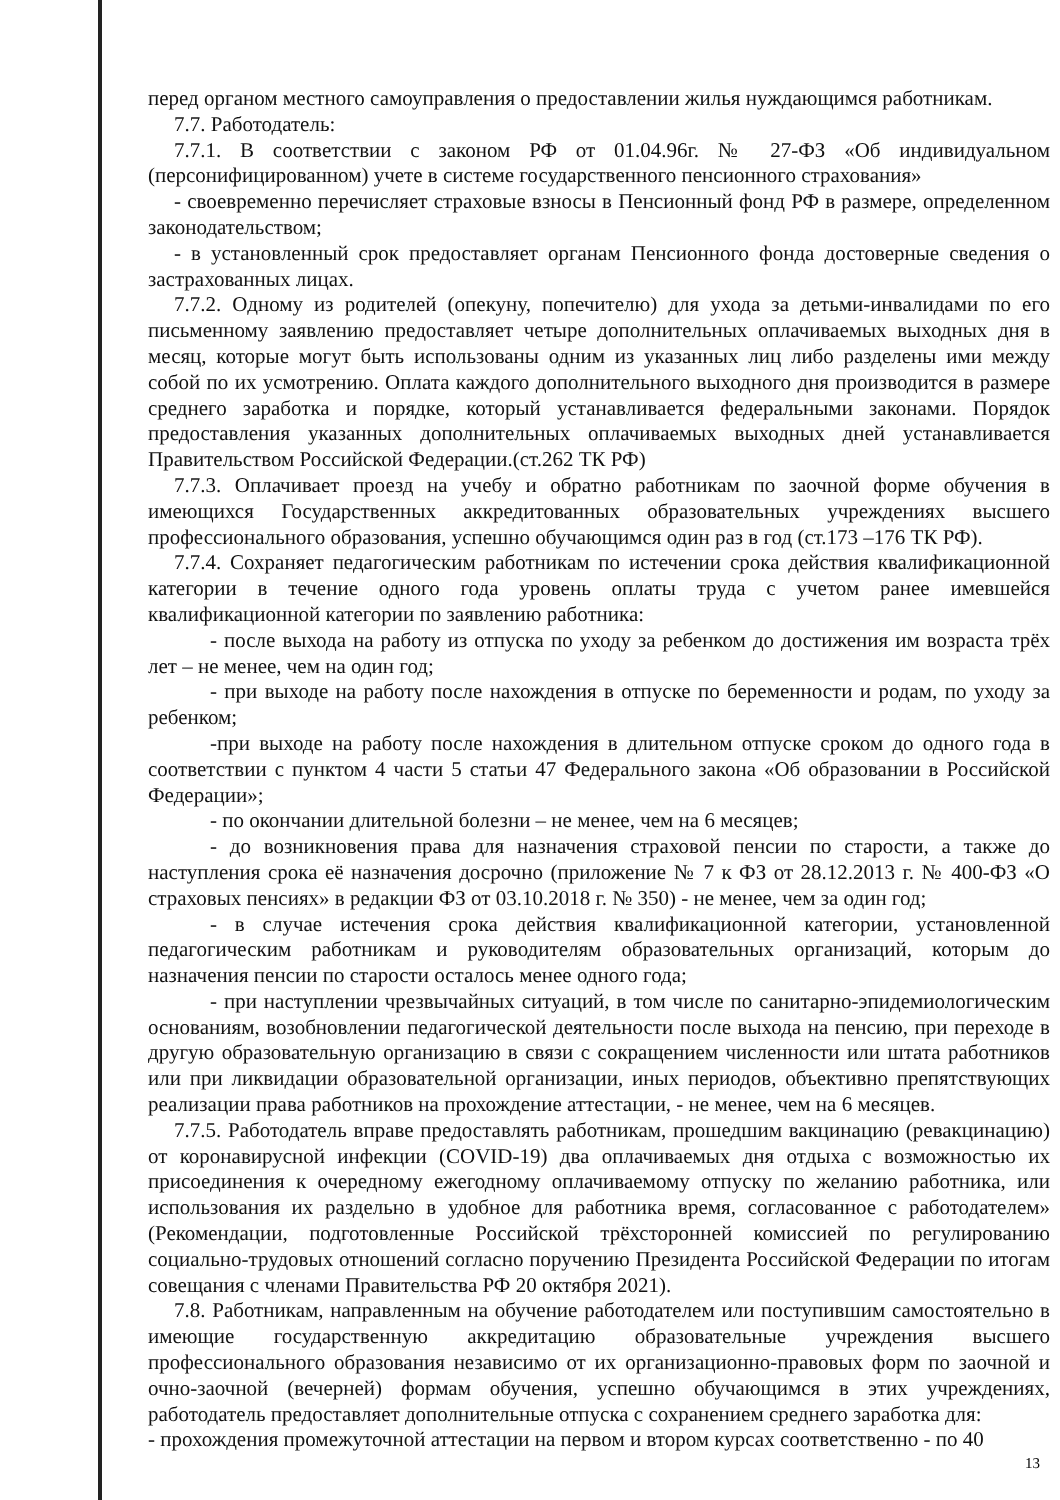перед органом местного самоуправления о предоставлении жилья нуждающимся работникам.
7.7. Работодатель:
7.7.1. В соответствии с законом РФ от 01.04.96г. № 27-ФЗ «Об индивидуальном (персонифицированном) учете в системе государственного пенсионного страхования»
- своевременно перечисляет страховые взносы в Пенсионный фонд РФ в размере, определенном законодательством;
- в установленный срок предоставляет органам Пенсионного фонда достоверные сведения о застрахованных лицах.
7.7.2. Одному из родителей (опекуну, попечителю) для ухода за детьми-инвалидами по его письменному заявлению предоставляет четыре дополнительных оплачиваемых выходных дня в месяц, которые могут быть использованы одним из указанных лиц либо разделены ими между собой по их усмотрению. Оплата каждого дополнительного выходного дня производится в размере среднего заработка и порядке, который устанавливается федеральными законами. Порядок предоставления указанных дополнительных оплачиваемых выходных дней устанавливается Правительством Российской Федерации.(ст.262 ТК РФ)
7.7.3. Оплачивает проезд на учебу и обратно работникам по заочной форме обучения в имеющихся Государственных аккредитованных образовательных учреждениях высшего профессионального образования, успешно обучающимся один раз в год (ст.173 –176 ТК РФ).
7.7.4. Сохраняет педагогическим работникам по истечении срока действия квалификационной категории в течение одного года уровень оплаты труда с учетом ранее имевшейся квалификационной категории по заявлению работника:
- после выхода на работу из отпуска по уходу за ребенком до достижения им возраста трёх лет – не менее, чем на один год;
- при выходе на работу после нахождения в отпуске по беременности и родам, по уходу за ребенком;
-при выходе на работу после нахождения в длительном отпуске сроком до одного года в соответствии с пунктом 4 части 5 статьи 47 Федерального закона «Об образовании в Российской Федерации»;
- по окончании длительной болезни – не менее, чем на 6 месяцев;
- до возникновения права для назначения страховой пенсии по старости, а также до наступления срока её назначения досрочно (приложение № 7 к ФЗ от 28.12.2013 г. № 400-ФЗ «О страховых пенсиях» в редакции ФЗ от 03.10.2018 г. № 350) - не менее, чем за один год;
- в случае истечения срока действия квалификационной категории, установленной педагогическим работникам и руководителям образовательных организаций, которым до назначения пенсии по старости осталось менее одного года;
- при наступлении чрезвычайных ситуаций, в том числе по санитарно-эпидемиологическим основаниям, возобновлении педагогической деятельности после выхода на пенсию, при переходе в другую образовательную организацию в связи с сокращением численности или штата работников или при ликвидации образовательной организации, иных периодов, объективно препятствующих реализации права работников на прохождение аттестации, - не менее, чем на 6 месяцев.
7.7.5. Работодатель вправе предоставлять работникам, прошедшим вакцинацию (ревакцинацию) от коронавирусной инфекции (COVID-19) два оплачиваемых дня отдыха с возможностью их присоединения к очередному ежегодному оплачиваемому отпуску по желанию работника, или использования их раздельно в удобное для работника время, согласованное с работодателем» (Рекомендации, подготовленные Российской трёхсторонней комиссией по регулированию социально-трудовых отношений согласно поручению Президента Российской Федерации по итогам совещания с членами Правительства РФ 20 октября 2021).
7.8. Работникам, направленным на обучение работодателем или поступившим самостоятельно в имеющие государственную аккредитацию образовательные учреждения высшего профессионального образования независимо от их организационно-правовых форм по заочной и очно-заочной (вечерней) формам обучения, успешно обучающимся в этих учреждениях, работодатель предоставляет дополнительные отпуска с сохранением среднего заработка для:
- прохождения промежуточной аттестации на первом и втором курсах соответственно - по 40
13